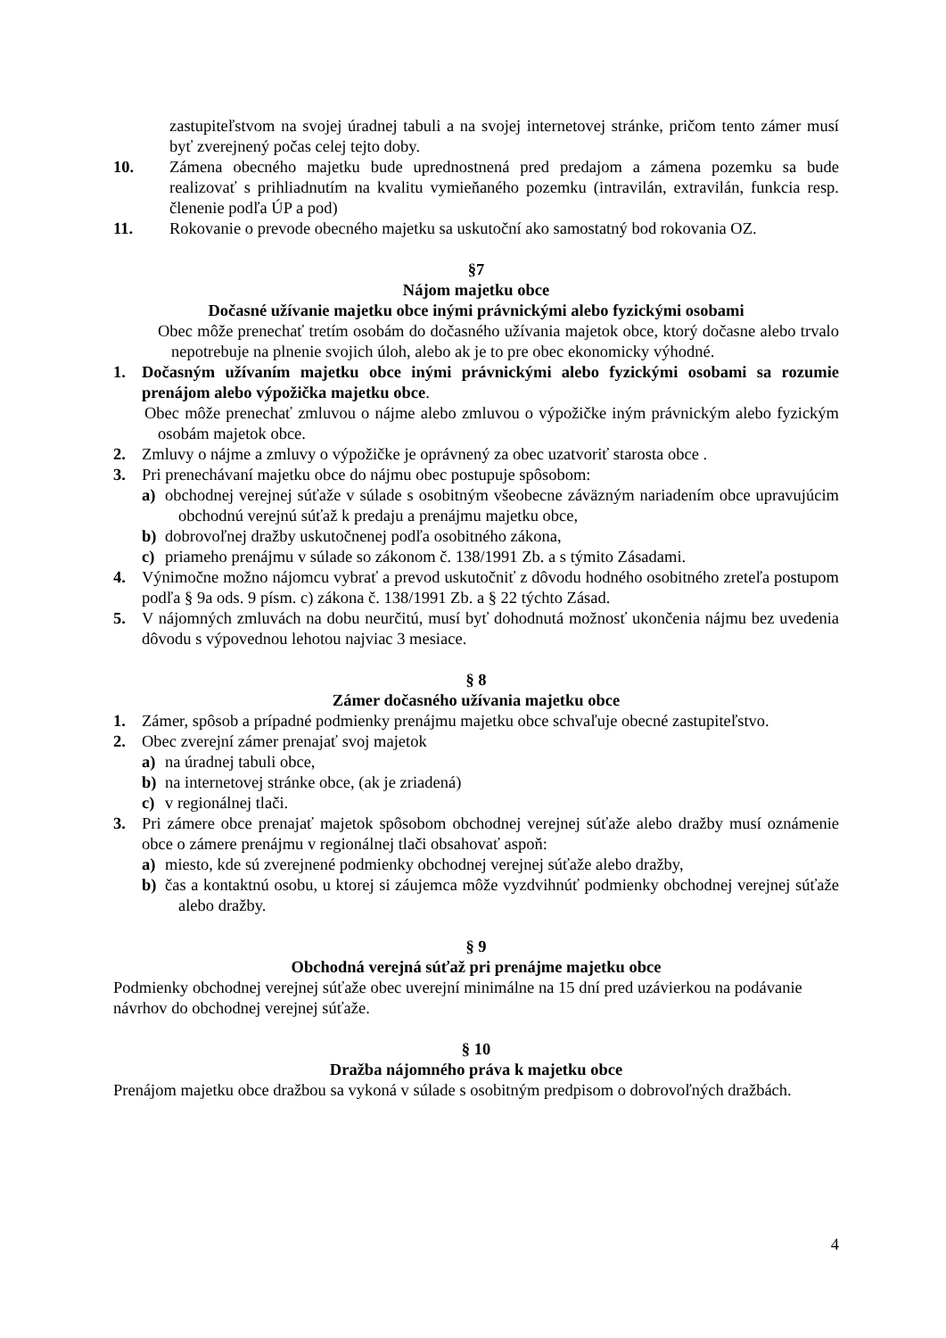zastupiteľstvom na svojej úradnej tabuli a na svojej internetovej stránke, pričom tento zámer musí byť zverejnený počas celej tejto doby.
10. Zámena obecného majetku bude uprednostnená pred predajom a zámena pozemku sa bude realizovať s prihliadnutím na kvalitu vymieňaného pozemku (intravilán, extravilán, funkcia resp. členenie podľa ÚP a pod)
11. Rokovanie o prevode obecného majetku sa uskutoční ako samostatný bod rokovania OZ.
§7
Nájom majetku obce
Dočasné užívanie majetku obce inými právnickými alebo fyzickými osobami
Obec môže prenechať tretím osobám do dočasného užívania majetok obce, ktorý dočasne alebo trvalo nepotrebuje na plnenie svojich úloh, alebo ak je to pre obec ekonomicky výhodné.
1. Dočasným užívaním majetku obce inými právnickými alebo fyzickými osobami sa rozumie prenájom alebo výpožička majetku obce.
Obec môže prenechať zmluvou o nájme alebo zmluvou o výpožičke iným právnickým alebo fyzickým osobám majetok obce.
2. Zmluvy o nájme a zmluvy o výpožičke je oprávnený za obec uzatvoriť starosta obce .
3. Pri prenechávaní majetku obce do nájmu obec postupuje spôsobom:
a) obchodnej verejnej súťaže v súlade s osobitným všeobecne záväzným nariadením obce upravujúcim obchodnú verejnú súťaž k predaju a prenájmu majetku obce,
b) dobrovoľnej dražby uskutočnenej podľa osobitného zákona,
c) priameho prenájmu v súlade so zákonom č. 138/1991 Zb. a s týmito Zásadami.
4. Výnimočne možno nájomcu vybrať a prevod uskutočniť z dôvodu hodného osobitného zreteľa postupom podľa § 9a ods. 9 písm. c) zákona č. 138/1991 Zb. a § 22 týchto Zásad.
5. V nájomných zmluvách na dobu neurčitú, musí byť dohodnutá možnosť ukončenia nájmu bez uvedenia dôvodu s výpovednou lehotou najviac 3 mesiace.
§ 8
Zámer dočasného užívania majetku obce
1. Zámer, spôsob a prípadné podmienky prenájmu majetku obce schvaľuje obecné zastupiteľstvo.
2. Obec zverejní zámer prenajať svoj majetok
a) na úradnej tabuli obce,
b) na internetovej stránke obce, (ak je zriadená)
c) v regionálnej tlači.
3. Pri zámere obce prenajať majetok spôsobom obchodnej verejnej súťaže alebo dražby musí oznámenie obce o zámere prenájmu v regionálnej tlači obsahovať aspoň:
a) miesto, kde sú zverejnené podmienky obchodnej verejnej súťaže alebo dražby,
b) čas a kontaktnú osobu, u ktorej si záujemca môže vyzdvihnúť podmienky obchodnej verejnej súťaže alebo dražby.
§ 9
Obchodná verejná súťaž pri prenájme majetku obce
Podmienky obchodnej verejnej súťaže obec uverejní minimálne na 15 dní pred uzávierkou na podávanie návrhov do obchodnej verejnej súťaže.
§ 10
Dražba nájomného práva k majetku obce
Prenájom majetku obce dražbou sa vykoná v súlade s osobitným predpisom o dobrovoľných dražbách.
4